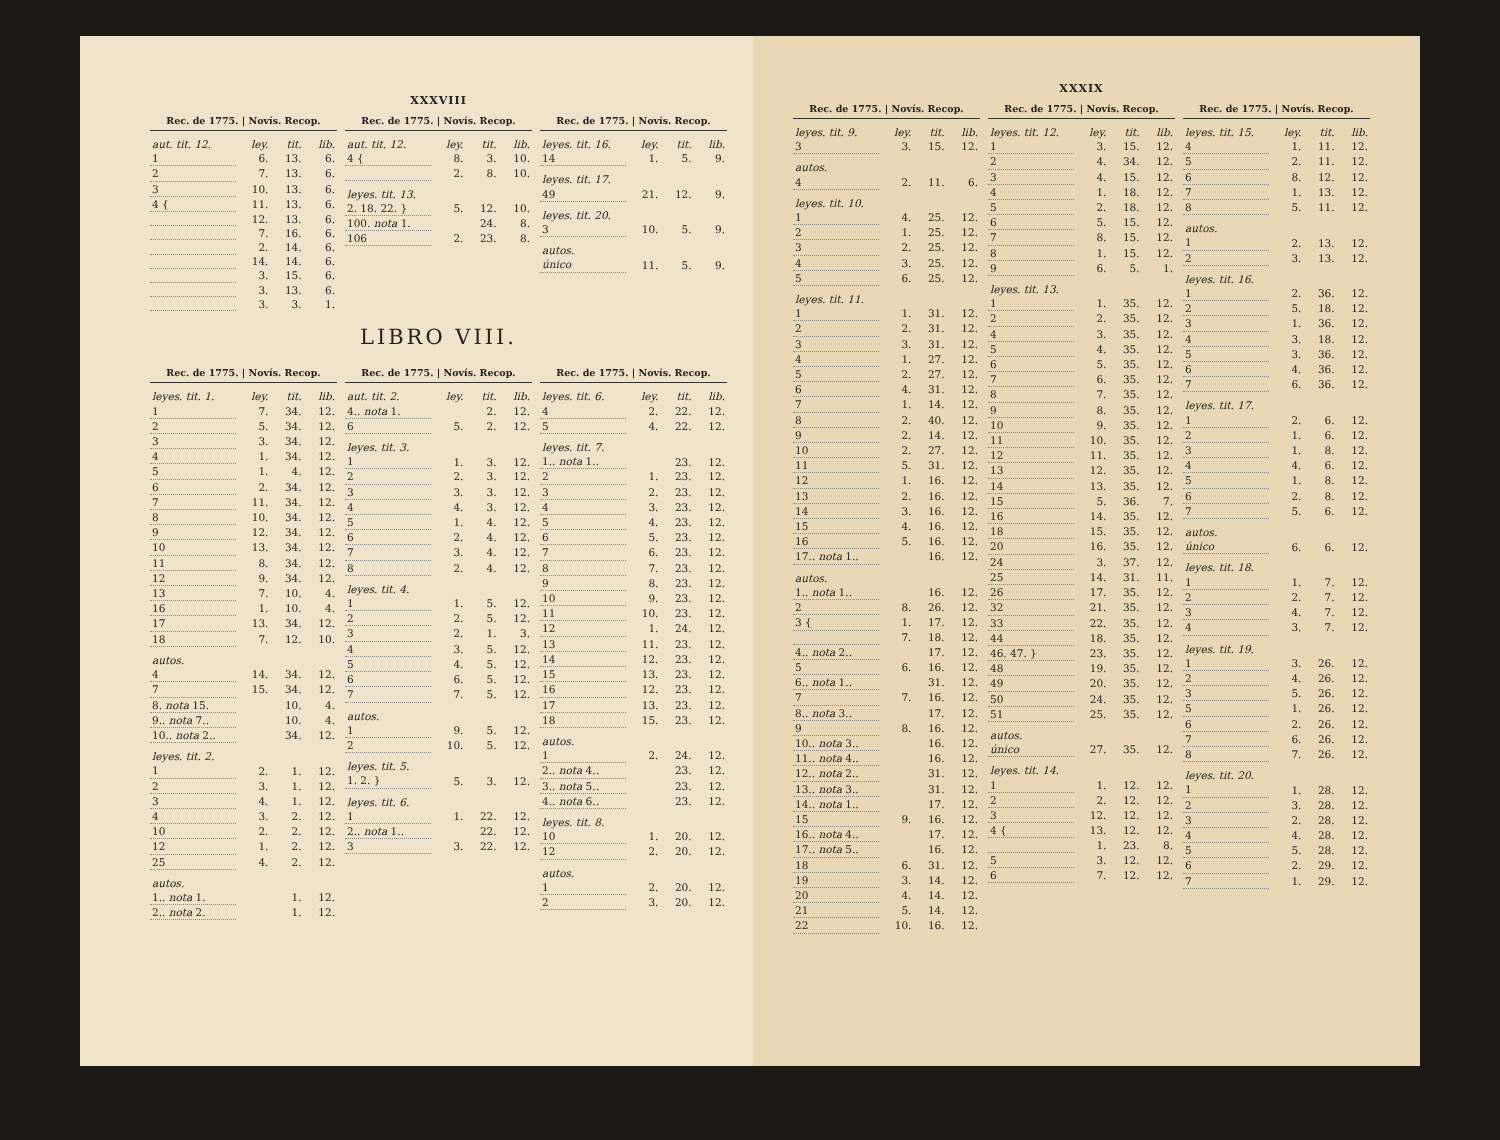XXXVIII
| Rec. de 1775. / Novís. Recop. | | | |
| --- | --- | --- | --- |
| aut. tit. 12. | ley. | tit. | lib. |
| 1 | 6. | 13. | 6. |
| 2 | 7. | 13. | 6. |
| 3 | 10. | 13. | 6. |
| 4 { | 11. | 13. | 6. |
| | 12. | 13. | 6. |
| | 7. | 16. | 6. |
| | 2. | 14. | 6. |
| | 14. | 14. | 6. |
| | 3. | 15. | 6. |
| | 3. | 13. | 6. |
| | 3. | 3. | 1. |
| Rec. de 1775. / Novís. Recop. | | | |
| --- | --- | --- | --- |
| aut. tit. 12. | ley. | tit. | lib. |
| 4 { | 8. | 3. | 10. |
| | 2. | 8. | 10. |
| leyes. tit. 13. | | | |
| 2. 18. 22. } | 5. | 12. | 10. |
| 100. nota 1. | | 24. | 8. |
| 106 | 2. | 23. | 8. |
| Rec. de 1775. / Novís. Recop. | | | |
| --- | --- | --- | --- |
| leyes. tit. 16. | ley. | tit. | lib. |
| 14 | 1. | 5. | 9. |
| leyes. tit. 17. | | | |
| 49 | 21. | 12. | 9. |
| leyes. tit. 20. | | | |
| 3 | 10. | 5. | 9. |
| autos. | | | |
| único | 11. | 5. | 9. |
LIBRO VIII.
| Rec. de 1775. / Novís. Recop. | | | |
| --- | --- | --- | --- |
| leyes. tit. 1. | ley. | tit. | lib. |
| 1 | 7. | 34. | 12. |
| 2 | 5. | 34. | 12. |
| 3 | 3. | 34. | 12. |
| 4 | 1. | 34. | 12. |
| 5 | 1. | 4. | 12. |
| 6 | 2. | 34. | 12. |
| 7 | 11. | 34. | 12. |
| 8 | 10. | 34. | 12. |
| 9 | 12. | 34. | 12. |
| 10 | 13. | 34. | 12. |
| 11 | 8. | 34. | 12. |
| 12 | 9. | 34. | 12. |
| 13 | 7. | 10. | 4. |
| 16 | 1. | 10. | 4. |
| 17 | 13. | 34. | 12. |
| 18 | 7. | 12. | 10. |
| autos. | | | |
| 4 | 14. | 34. | 12. |
| 7 | 15. | 34. | 12. |
| 8. nota 15. | | 10. | 4. |
| 9.. nota 7.. | | 10. | 4. |
| 10.. nota 2.. | | 34. | 12. |
| leyes. tit. 2. | | | |
| 1 | 2. | 1. | 12. |
| 2 | 3. | 1. | 12. |
| 3 | 4. | 1. | 12. |
| 4 | 3. | 2. | 12. |
| 10 | 2. | 2. | 12. |
| 12 | 1. | 2. | 12. |
| 25 | 4. | 2. | 12. |
| autos. | | | |
| 1.. nota 1. | | 1. | 12. |
| 2.. nota 2. | | 1. | 12. |
| Rec. de 1775. / Novís. Recop. | | | |
| --- | --- | --- | --- |
| aut. tit. 2. | ley. | tit. | lib. |
| 4.. nota 1. | | 2. | 12. |
| 6 | 5. | 2. | 12. |
| leyes. tit. 3. | | | |
| 1 | 1. | 3. | 12. |
| 2 | 2. | 3. | 12. |
| 3 | 3. | 3. | 12. |
| 4 | 4. | 3. | 12. |
| 5 | 1. | 4. | 12. |
| 6 | 2. | 4. | 12. |
| 7 | 3. | 4. | 12. |
| 8 | 2. | 4. | 12. |
| leyes. tit. 4. | | | |
| 1 | 1. | 5. | 12. |
| 2 | 2. | 5. | 12. |
| 3 | 2. | 1. | 3. |
| 4 | 3. | 5. | 12. |
| 5 | 4. | 5. | 12. |
| 6 | 6. | 5. | 12. |
| 7 | 7. | 5. | 12. |
| autos. | | | |
| 1 | 9. | 5. | 12. |
| 2 | 10. | 5. | 12. |
| leyes. tit. 5. | | | |
| 1. 2. } | 5. | 3. | 12. |
| leyes. tit. 6. | | | |
| 1 | 1. | 22. | 12. |
| 2.. nota 1.. | | 22. | 12. |
| 3 | 3. | 22. | 12. |
| Rec. de 1775. / Novís. Recop. | | | |
| --- | --- | --- | --- |
| leyes. tit. 6. | ley. | tit. | lib. |
| 4 | 2. | 22. | 12. |
| 5 | 4. | 22. | 12. |
| leyes. tit. 7. | | | |
| 1.. nota 1.. | | 23. | 12. |
| 2 | 1. | 23. | 12. |
| 3 | 2. | 23. | 12. |
| 4 | 3. | 23. | 12. |
| 5 | 4. | 23. | 12. |
| 6 | 5. | 23. | 12. |
| 7 | 6. | 23. | 12. |
| 8 | 7. | 23. | 12. |
| 9 | 8. | 23. | 12. |
| 10 | 9. | 23. | 12. |
| 11 | 10. | 23. | 12. |
| 12 | 1. | 24. | 12. |
| 13 | 11. | 23. | 12. |
| 14 | 12. | 23. | 12. |
| 15 | 13. | 23. | 12. |
| 16 | 12. | 23. | 12. |
| 17 | 13. | 23. | 12. |
| 18 | 15. | 23. | 12. |
| autos. | | | |
| 1 | 2. | 24. | 12. |
| 2.. nota 4.. | | 23. | 12. |
| 3.. nota 5.. | | 23. | 12. |
| 4.. nota 6.. | | 23. | 12. |
| leyes. tit. 8. | | | |
| 10 | 1. | 20. | 12. |
| 12 | 2. | 20. | 12. |
| autos. | | | |
| 1 | 2. | 20. | 12. |
| 2 | 3. | 20. | 12. |
XXXIX
| Rec. de 1775. / Novís. Recop. | | | |
| --- | --- | --- | --- |
| leyes. tit. 9. | ley. | tit. | lib. |
| 3 | 3. | 15. | 12. |
| autos. | | | |
| 4 | 2. | 11. | 6. |
| leyes. tit. 10. | | | |
| 1 | 4. | 25. | 12. |
| 2 | 1. | 25. | 12. |
| 3 | 2. | 25. | 12. |
| 4 | 3. | 25. | 12. |
| 5 | 6. | 25. | 12. |
| leyes. tit. 11. | | | |
| 1 | 1. | 31. | 12. |
| 2 | 2. | 31. | 12. |
| 3 | 3. | 31. | 12. |
| 4 | 1. | 27. | 12. |
| 5 | 2. | 27. | 12. |
| 6 | 4. | 31. | 12. |
| 7 | 1. | 14. | 12. |
| 8 | 2. | 40. | 12. |
| 9 | 2. | 14. | 12. |
| 10 | 2. | 27. | 12. |
| 11 | 5. | 31. | 12. |
| 12 | 1. | 16. | 12. |
| 13 | 2. | 16. | 12. |
| 14 | 3. | 16. | 12. |
| 15 | 4. | 16. | 12. |
| 16 | 5. | 16. | 12. |
| 17.. nota 1.. | | 16. | 12. |
| autos. | | | |
| 1.. nota 1.. | | 16. | 12. |
| 2 | 8. | 26. | 12. |
| 3 { | 1. | 17. | 12. |
| | 7. | 18. | 12. |
| 4.. nota 2.. | | 17. | 12. |
| 5 | 6. | 16. | 12. |
| 6.. nota 1.. | | 31. | 12. |
| 7 | 7. | 16. | 12. |
| 8.. nota 3.. | | 17. | 12. |
| 9 | 8. | 16. | 12. |
| 10.. nota 3.. | | 16. | 12. |
| 11.. nota 4.. | | 16. | 12. |
| 12.. nota 2.. | | 31. | 12. |
| 13.. nota 3.. | | 31. | 12. |
| 14.. nota 1.. | | 17. | 12. |
| 15 | 9. | 16. | 12. |
| 16.. nota 4.. | | 17. | 12. |
| 17.. nota 5.. | | 16. | 12. |
| 18 | 6. | 31. | 12. |
| 19 | 3. | 14. | 12. |
| 20 | 4. | 14. | 12. |
| 21 | 5. | 14. | 12. |
| 22 | 10. | 16. | 12. |
| Rec. de 1775. / Novís. Recop. | | | |
| --- | --- | --- | --- |
| leyes. tit. 12. | ley. | tit. | lib. |
| 1 | 3. | 15. | 12. |
| 2 | 4. | 34. | 12. |
| 3 | 4. | 15. | 12. |
| 4 | 1. | 18. | 12. |
| 5 | 2. | 18. | 12. |
| 6 | 5. | 15. | 12. |
| 7 | 8. | 15. | 12. |
| 8 | 1. | 15. | 12. |
| 9 | 6. | 5. | 1. |
| leyes. tit. 13. | | | |
| 1 | 1. | 35. | 12. |
| 2 | 2. | 35. | 12. |
| 4 | 3. | 35. | 12. |
| 5 | 4. | 35. | 12. |
| 6 | 5. | 35. | 12. |
| 7 | 6. | 35. | 12. |
| 8 | 7. | 35. | 12. |
| 9 | 8. | 35. | 12. |
| 10 | 9. | 35. | 12. |
| 11 | 10. | 35. | 12. |
| 12 | 11. | 35. | 12. |
| 13 | 12. | 35. | 12. |
| 14 | 13. | 35. | 12. |
| 15 | 5. | 36. | 7. |
| 16 | 14. | 35. | 12. |
| 18 | 15. | 35. | 12. |
| 20 | 16. | 35. | 12. |
| 24 | 3. | 37. | 12. |
| 25 | 14. | 31. | 11. |
| 26 | 17. | 35. | 12. |
| 32 | 21. | 35. | 12. |
| 33 | 22. | 35. | 12. |
| 44 | 18. | 35. | 12. |
| 46. 47. } | 23. | 35. | 12. |
| 48 | 19. | 35. | 12. |
| 49 | 20. | 35. | 12. |
| 50 | 24. | 35. | 12. |
| 51 | 25. | 35. | 12. |
| autos. | | | |
| único | 27. | 35. | 12. |
| leyes. tit. 14. | | | |
| 1 | 1. | 12. | 12. |
| 2 | 2. | 12. | 12. |
| 3 | 12. | 12. | 12. |
| 4 { | 13. | 12. | 12. |
| | 1. | 23. | 8. |
| 5 | 3. | 12. | 12. |
| 6 | 7. | 12. | 12. |
| Rec. de 1775. / Novís. Recop. | | | |
| --- | --- | --- | --- |
| leyes. tit. 15. | ley. | tit. | lib. |
| 4 | 1. | 11. | 12. |
| 5 | 2. | 11. | 12. |
| 6 | 8. | 12. | 12. |
| 7 | 1. | 13. | 12. |
| 8 | 5. | 11. | 12. |
| autos. | | | |
| 1 | 2. | 13. | 12. |
| 2 | 3. | 13. | 12. |
| leyes. tit. 16. | | | |
| 1 | 2. | 36. | 12. |
| 2 | 5. | 18. | 12. |
| 3 | 1. | 36. | 12. |
| 4 | 3. | 18. | 12. |
| 5 | 3. | 36. | 12. |
| 6 | 4. | 36. | 12. |
| 7 | 6. | 36. | 12. |
| leyes. tit. 17. | | | |
| 1 | 2. | 6. | 12. |
| 2 | 1. | 6. | 12. |
| 3 | 1. | 8. | 12. |
| 4 | 4. | 6. | 12. |
| 5 | 1. | 8. | 12. |
| 6 | 2. | 8. | 12. |
| 7 | 5. | 6. | 12. |
| autos. | | | |
| único | 6. | 6. | 12. |
| leyes. tit. 18. | | | |
| 1 | 1. | 7. | 12. |
| 2 | 2. | 7. | 12. |
| 3 | 4. | 7. | 12. |
| 4 | 3. | 7. | 12. |
| leyes. tit. 19. | | | |
| 1 | 3. | 26. | 12. |
| 2 | 4. | 26. | 12. |
| 3 | 5. | 26. | 12. |
| 5 | 1. | 26. | 12. |
| 6 | 2. | 26. | 12. |
| 7 | 6. | 26. | 12. |
| 8 | 7. | 26. | 12. |
| leyes. tit. 20. | | | |
| 1 | 1. | 28. | 12. |
| 2 | 3. | 28. | 12. |
| 3 | 2. | 28. | 12. |
| 4 | 4. | 28. | 12. |
| 5 | 5. | 28. | 12. |
| 6 | 2. | 29. | 12. |
| 7 | 1. | 29. | 12. |